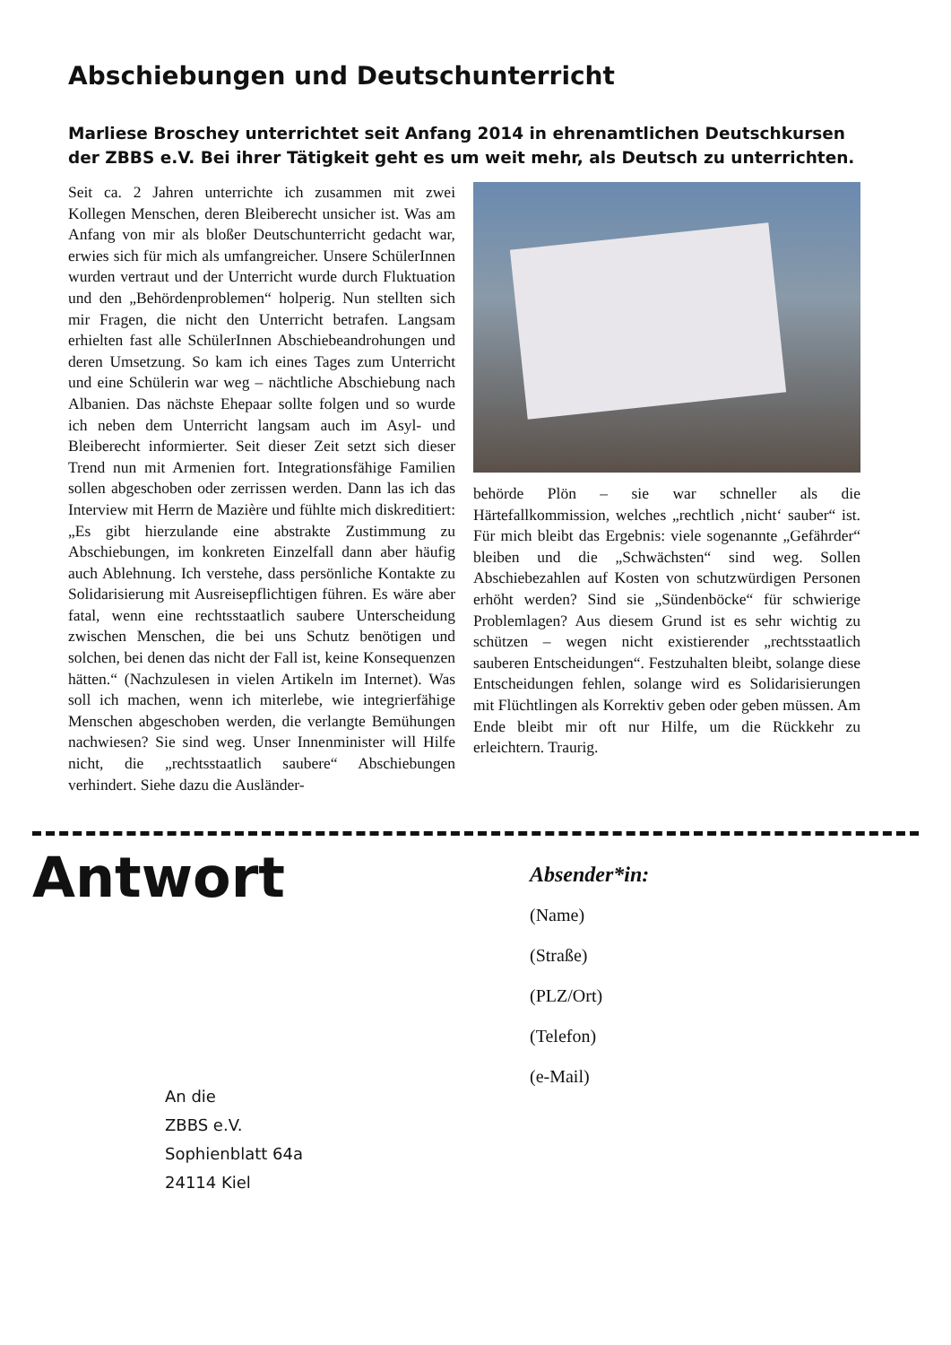Abschiebungen und Deutschunterricht
Marliese Broschey unterrichtet seit Anfang 2014 in ehrenamtlichen Deutschkursen der ZBBS e.V. Bei ihrer Tätigkeit geht es um weit mehr, als Deutsch zu unterrichten.
Seit ca. 2 Jahren unterrichte ich zusammen mit zwei Kollegen Menschen, deren Bleiberecht unsicher ist. Was am Anfang von mir als bloßer Deutschunterricht gedacht war, erwies sich für mich als umfangreicher. Unsere SchülerInnen wurden vertraut und der Unterricht wurde durch Fluktuation und den „Behördenproblemen“ holperig. Nun stellten sich mir Fragen, die nicht den Unterricht betrafen. Langsam erhielten fast alle SchülerInnen Abschiebeandrohungen und deren Umsetzung. So kam ich eines Tages zum Unterricht und eine Schülerin war weg – nächtliche Abschiebung nach Albanien. Das nächste Ehepaar sollte folgen und so wurde ich neben dem Unterricht langsam auch im Asyl- und Bleiberecht informierter. Seit dieser Zeit setzt sich dieser Trend nun mit Armenien fort. Integrationsfähige Familien sollen abgeschoben oder zerrissen werden. Dann las ich das Interview mit Herrn de Mazière und fühlte mich diskreditiert: „Es gibt hierzulande eine abstrakte Zustimmung zu Abschiebungen, im konkreten Einzelfall dann aber häufig auch Ablehnung. Ich verstehe, dass persönliche Kontakte zu Solidarisierung mit Ausreisepflichtigen führen. Es wäre aber fatal, wenn eine rechtsstaatlich saubere Unterscheidung zwischen Menschen, die bei uns Schutz benötigen und solchen, bei denen das nicht der Fall ist, keine Konsequenzen hätten.“ (Nachzulesen in vielen Artikeln im Internet). Was soll ich machen, wenn ich miterlebe, wie integrierfähige Menschen abgeschoben werden, die verlangte Bemühungen nachwiesen? Sie sind weg. Unser Innenminister will Hilfe nicht, die „rechtsstaatlich saubere“ Abschiebungen verhindert. Siehe dazu die Ausländer-
behörde Plön – sie war schneller als die Härtefallkommission, welches „rechtlich ‚nicht‘ sauber“ ist. Für mich bleibt das Ergebnis: viele sogenannte „Gefährder“ bleiben und die „Schwächsten“ sind weg. Sollen Abschiebezahlen auf Kosten von schutzwürdigen Personen erhöht werden? Sind sie „Sündenböcke“ für schwierige Problemlagen? Aus diesem Grund ist es sehr wichtig zu schützen – wegen nicht existierender „rechtsstaatlich sauberen Entscheidungen“. Festzuhalten bleibt, solange diese Entscheidungen fehlen, solange wird es Solidarisierungen mit Flüchtlingen als Korrektiv geben oder geben müssen. Am Ende bleibt mir oft nur Hilfe, um die Rückkehr zu erleichtern. Traurig.
Antwort
An die
ZBBS e.V.
Sophienblatt 64a
24114 Kiel
Absender*in:
(Name)
(Straße)
(PLZ/Ort)
(Telefon)
(e-Mail)